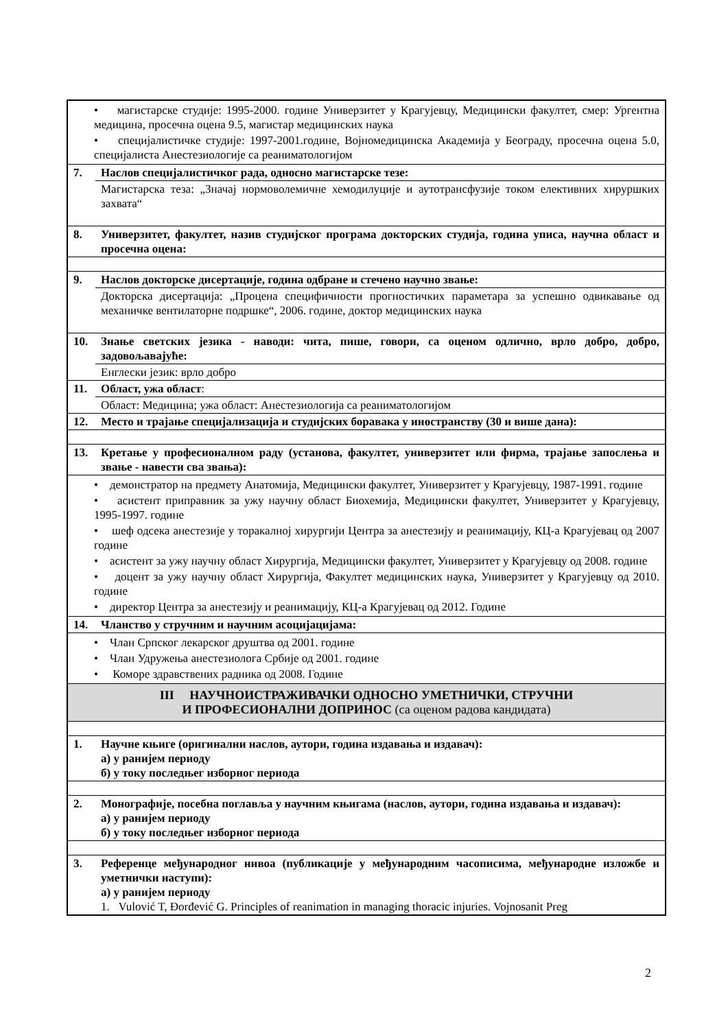| • магистарске студије: 1995-2000. године Универзитет у Крагујевцу, Медицински факултет, смер: Ургентна медицина, просечна оцена 9.5, магистар медицинских наука • специјалистичке студије: 1997-2001.године, Војномедицинска Академија у Београду, просечна оцена 5.0, специјалиста Анестезиологије са реаниматологијом | |
| 7. | Наслов специјалистичког рада, односно магистарске тезе: |
| | Магистарска теза: „Значај нормоволемичне хемодилуције и аутотрансфузије током елективних хируршких захвата“ |
| 8. | Универзитет, факултет, назив студијског програма докторских студија, година уписа, научна област и просечна оцена: |
| 9. | Наслов докторске дисертације, година одбране и стечено научно звање: |
| | Докторска дисертација: „Процена специфичности прогностичких параметара за успешно одвикавање од механичке вентилаторне подршке“, 2006. године, доктор медицинских наука |
| 10. | Знање светских језика - наводи: чита, пише, говори, са оценом одлично, врло добро, добро, задовољавајуће: |
| | Енглески језик: врло добро |
| 11. | Област, ужа област : |
| | Област: Медицина; ужа област: Анестезиологија са реаниматологијом |
| 12. | Место и трајање специјализација и студијских боравака у иностранству (30 и више дана): |
| 13. | Кретање у професионалном раду (установа, факултет, универзитет или фирма, трајање запослења и звање - навести сва звања): |
| • демонстратор на предмету Анатомија, Медицински факултет, Универзитет у Крагујевцу, 1987-1991. године • асистент приправник за ужу научну област Биохемија, Медицински факултет, Универзитет у Крагујевцу, 1995-1997. године • шеф одсека анестезије у торакалној хирургији Центра за анестезију и реанимацију, КЦ-а Крагујевац од 2007 године • асистент за ужу научну област Хирургија, Медицински факултет, Универзитет у Крагујевцу од 2008. године • доцент за ужу научну област Хирургија, Факултет медицинских наука, Универзитет у Крагујевцу од 2010. године • директор Центра за анестезију и реанимацију, КЦ-а Крагујевац од 2012. Године | |
| 14. | Чланство у стручним и научним асоцијацијама: |
| • Члан Српског лекарског друштва од 2001. године • Члан Удружења анестезиолога Србије од 2001. године • Коморе здравствених радника од 2008. Године | |
| III НАУЧНОИСТРАЖИВАЧКИ ОДНОСНО УМЕТНИЧКИ, СТРУЧНИ И ПРОФЕСИОНАЛНИ ДОПРИНОС (са оценом радова кандидата) | |
| 1. | Научне књиге (оригинални наслов, аутори, година издавања и издавач): а) у ранијем периоду б) у току последњег изборног периода |
| 2. | Монографије, посебна поглавља у научним књигама (наслов, аутори, година издавања и издавач): а) у ранијем периоду б) у току последњег изборног периода |
| 3. | Референце међународног нивоа (публикације у међународним часописима, међународне изложбе и уметнички наступи): а) у ранијем периоду 1. Vulović T, Đorđević G. Principles of reanimation in managing thoracic injuries. Vojnosanit Preg |
2